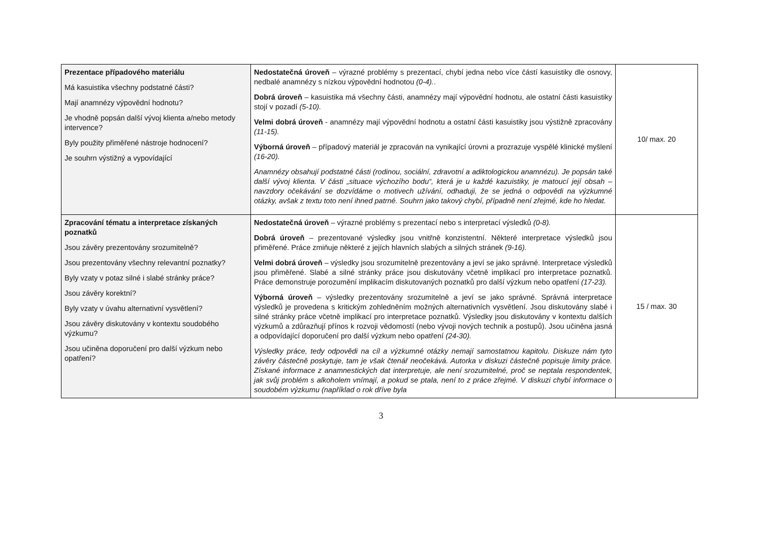| Prezentace případového materiálu Má kasuistika všechny podstatné části? Mají anamnézy výpovědní hodnotu? Je vhodně popsán další vývoj klienta a/nebo metody intervence? Byly použity přiměřené nástroje hodnocení? Je souhrn výstižný a vypovídající | Nedostatečná úroveň – výrazné problémy s prezentací, chybí jedna nebo více částí kasuistiky dle osnovy, nedbalé anamnézy s nízkou výpovědní hodnotou (0-4). . Dobrá úroveň – kasuistika má všechny části, anamnézy mají výpovědní hodnotu, ale ostatní části kasuistiky stojí v pozadí (5-10). Velmi dobrá úroveň - anamnézy mají výpovědní hodnotu a ostatní části kasuistiky jsou výstižně zpracovány (11-15). Výborná úroveň – případový materiál je zpracován na vynikající úrovni a prozrazuje vyspělé klinické myšlení (16-20). Anamnézy obsahují podstatné části (rodinou, sociální, zdravotní a adiktologickou anamnézu). Je popsán také další vývoj klienta. V části „situace výchozího bodu“, která je u každé kazuistiky, je matoucí její obsah – navzdory očekávání se dozvídáme o motivech užívání, odhaduji, že se jedná o odpovědi na výzkumné otázky, avšak z textu toto není ihned patrné. Souhrn jako takový chybí, případně není zřejmé, kde ho hledat. | 10/ max. 20 |
| Zpracování tématu a interpretace získaných poznatků Jsou závěry prezentovány srozumitelně? Jsou prezentovány všechny relevantní poznatky? Byly vzaty v potaz silné i slabé stránky práce? Jsou závěry korektní? Byly vzaty v úvahu alternativní vysvětlení? Jsou závěry diskutovány v kontextu soudobého výzkumu? Jsou učiněna doporučení pro další výzkum nebo opatření? | Nedostatečná úroveň – výrazné problémy s prezentací nebo s interpretací výsledků (0-8). Dobrá úroveň – prezentované výsledky jsou vnitřně konzistentní. Některé interpretace výsledků jsou přiměřené. Práce zmiňuje některé z jejích hlavních slabých a silných stránek (9-16). Velmi dobrá úroveň – výsledky jsou srozumitelně prezentovány a jeví se jako správné. Interpretace výsledků jsou přiměřené. Slabé a silné stránky práce jsou diskutovány včetně implikací pro interpretace poznatků. Práce demonstruje porozumění implikacím diskutovaných poznatků pro další výzkum nebo opatření (17-23). Výborná úroveň – výsledky prezentovány srozumitelně a jeví se jako správné. Správná interpretace výsledků je provedena s kritickým zohledněním možných alternativních vysvětlení. Jsou diskutovány slabé i silné stránky práce včetně implikací pro interpretace poznatků. Výsledky jsou diskutovány v kontextu dalších výzkumů a zdůrazňují přínos k rozvoji vědomostí (nebo vývoji nových technik a postupů). Jsou učiněna jasná a odpovídající doporučení pro další výzkum nebo opatření (24-30). Výsledky práce, tedy odpovědi na cíl a výzkumné otázky nemají samostatnou kapitolu. Diskuze nám tyto závěry částečně poskytuje, tam je však čtenář neočekává. Autorka v diskuzi částečně popisuje limity práce. Získané informace z anamnestických dat interpretuje, ale není srozumitelné, proč se neptala respondentek, jak svůj problém s alkoholem vnímají, a pokud se ptala, není to z práce zřejmé. V diskuzi chybí informace o soudobém výzkumu (například o rok dříve byla | 15 / max. 30 |
3